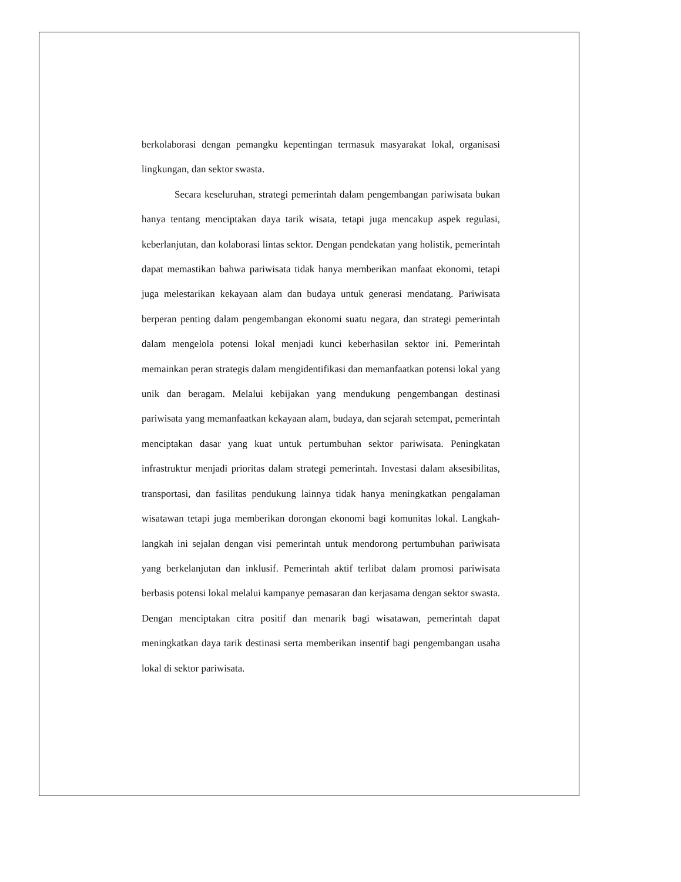berkolaborasi dengan pemangku kepentingan termasuk masyarakat lokal, organisasi lingkungan, dan sektor swasta.
Secara keseluruhan, strategi pemerintah dalam pengembangan pariwisata bukan hanya tentang menciptakan daya tarik wisata, tetapi juga mencakup aspek regulasi, keberlanjutan, dan kolaborasi lintas sektor. Dengan pendekatan yang holistik, pemerintah dapat memastikan bahwa pariwisata tidak hanya memberikan manfaat ekonomi, tetapi juga melestarikan kekayaan alam dan budaya untuk generasi mendatang. Pariwisata berperan penting dalam pengembangan ekonomi suatu negara, dan strategi pemerintah dalam mengelola potensi lokal menjadi kunci keberhasilan sektor ini. Pemerintah memainkan peran strategis dalam mengidentifikasi dan memanfaatkan potensi lokal yang unik dan beragam. Melalui kebijakan yang mendukung pengembangan destinasi pariwisata yang memanfaatkan kekayaan alam, budaya, dan sejarah setempat, pemerintah menciptakan dasar yang kuat untuk pertumbuhan sektor pariwisata. Peningkatan infrastruktur menjadi prioritas dalam strategi pemerintah. Investasi dalam aksesibilitas, transportasi, dan fasilitas pendukung lainnya tidak hanya meningkatkan pengalaman wisatawan tetapi juga memberikan dorongan ekonomi bagi komunitas lokal. Langkah-langkah ini sejalan dengan visi pemerintah untuk mendorong pertumbuhan pariwisata yang berkelanjutan dan inklusif. Pemerintah aktif terlibat dalam promosi pariwisata berbasis potensi lokal melalui kampanye pemasaran dan kerjasama dengan sektor swasta. Dengan menciptakan citra positif dan menarik bagi wisatawan, pemerintah dapat meningkatkan daya tarik destinasi serta memberikan insentif bagi pengembangan usaha lokal di sektor pariwisata.